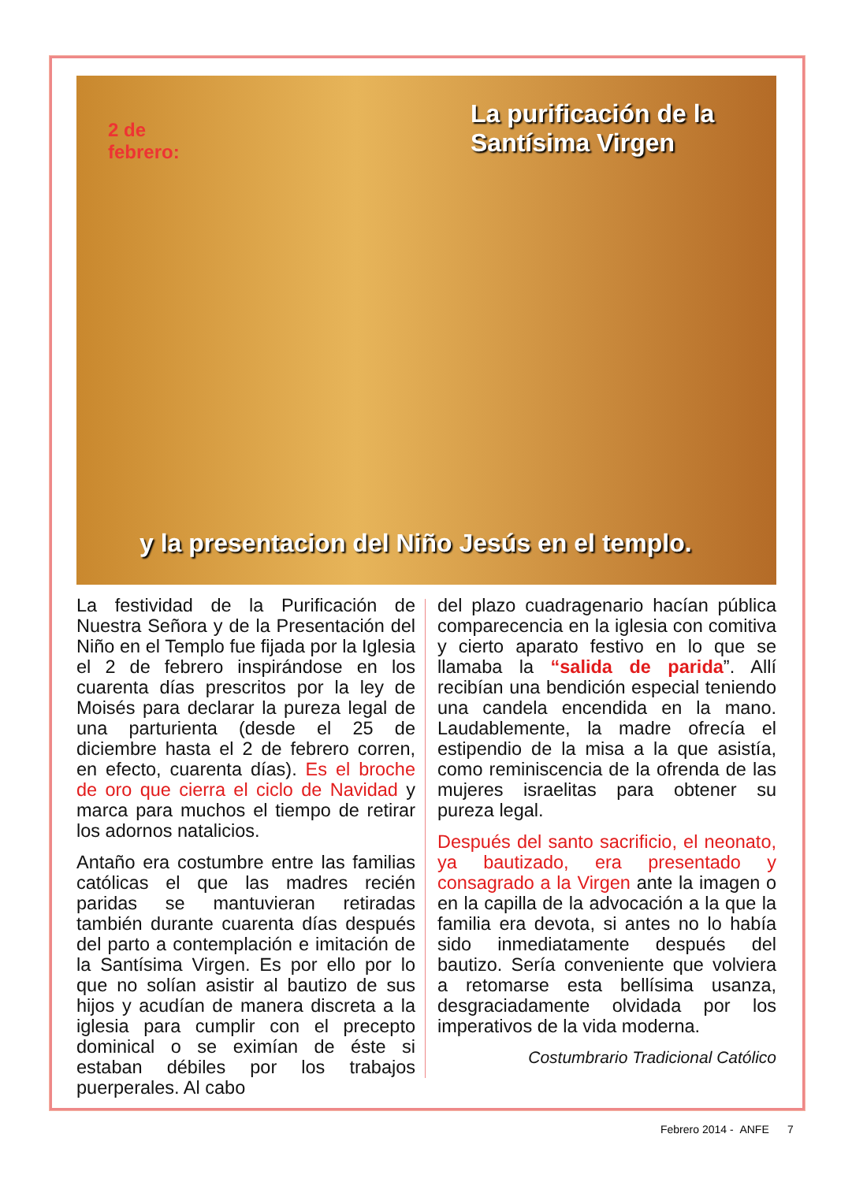2 de
febrero:
La purificación de la
Santísima Virgen
y la presentacion del Niño Jesús en el templo.
La festividad de la Purificación de Nuestra Señora y de la Presentación del Niño en el Templo fue fijada por la Iglesia el 2 de febrero inspirándose en los cuarenta días prescritos por la ley de Moisés para declarar la pureza legal de una parturienta (desde el 25 de diciembre hasta el 2 de febrero corren, en efecto, cuarenta días). Es el broche de oro que cierra el ciclo de Navidad y marca para muchos el tiempo de retirar los adornos natalicios.
Antaño era costumbre entre las familias católicas el que las madres recién paridas se mantuvieran retiradas también durante cuarenta días después del parto a contemplación e imitación de la Santísima Virgen. Es por ello por lo que no solían asistir al bautizo de sus hijos y acudían de manera discreta a la iglesia para cumplir con el precepto dominical o se eximían de éste si estaban débiles por los trabajos puerperales. Al cabo
del plazo cuadragenario hacían pública comparecencia en la iglesia con comitiva y cierto aparato festivo en lo que se llamaba la “salida de parida”. Allí recibían una bendición especial teniendo una candela encendida en la mano. Laudablemente, la madre ofrecía el estipendio de la misa a la que asistía, como reminiscencia de la ofrenda de las mujeres israelitas para obtener su pureza legal.
Después del santo sacrificio, el neonato, ya bautizado, era presentado y consagrado a la Virgen ante la imagen o en la capilla de la advocación a la que la familia era devota, si antes no lo había sido inmediatamente después del bautizo. Sería conveniente que volviera a retomarse esta bellísima usanza, desgraciadamente olvidada por los imperativos de la vida moderna.
Costumbrario Tradicional Católico
Febrero 2014 - ANFE 7